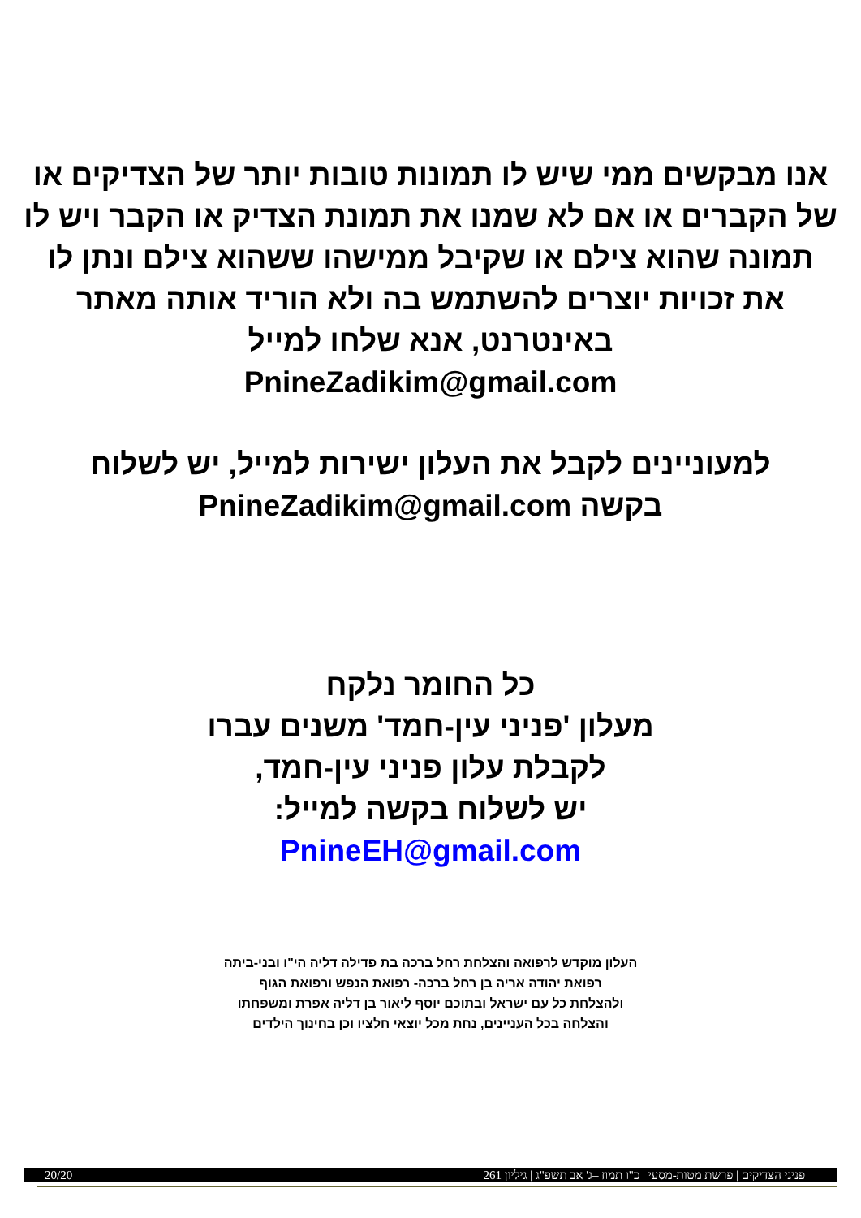אנו מבקשים ממי שיש לו תמונות טובות יותר של הצדיקים או של הקברים או אם לא שמנו את תמונת הצדיק או הקבר ויש לו תמונה שהוא צילם או שקיבל ממישהו ששהוא צילם ונתן לו את זכויות יוצרים להשתמש בה ולא הוריד אותה מאתר באינטרנט, אנא שלחו למייל
PnineZadikim@gmail.com
למעוניינים לקבל את העלון ישירות למייל, יש לשלוח בקשה PnineZadikim@gmail.com
כל החומר נלקח
מעלון 'פניני עין-חמד' משנים עברו
לקבלת עלון פניני עין-חמד,
יש לשלוח בקשה למייל:
PnineEH@gmail.com
העלון מוקדש לרפואה והצלחת רחל ברכה בת פדילה דליה הי"ו ובני-ביתה
רפואת יהודה אריה בן רחל ברכה- רפואת הנפש ורפואת הגוף
ולהצלחת כל עם ישראל ובתוכם יוסף ליאור בן דליה אפרת ומשפחתו
והצלחה בכל העניינים, נחת מכל יוצאי חלציו וכן בחינוך הילדים
פניני הצדיקים | פרשת מטות-מסעי | כ"ו תמוז –ג' אב תשפ"ג | גיליון 261 20/20